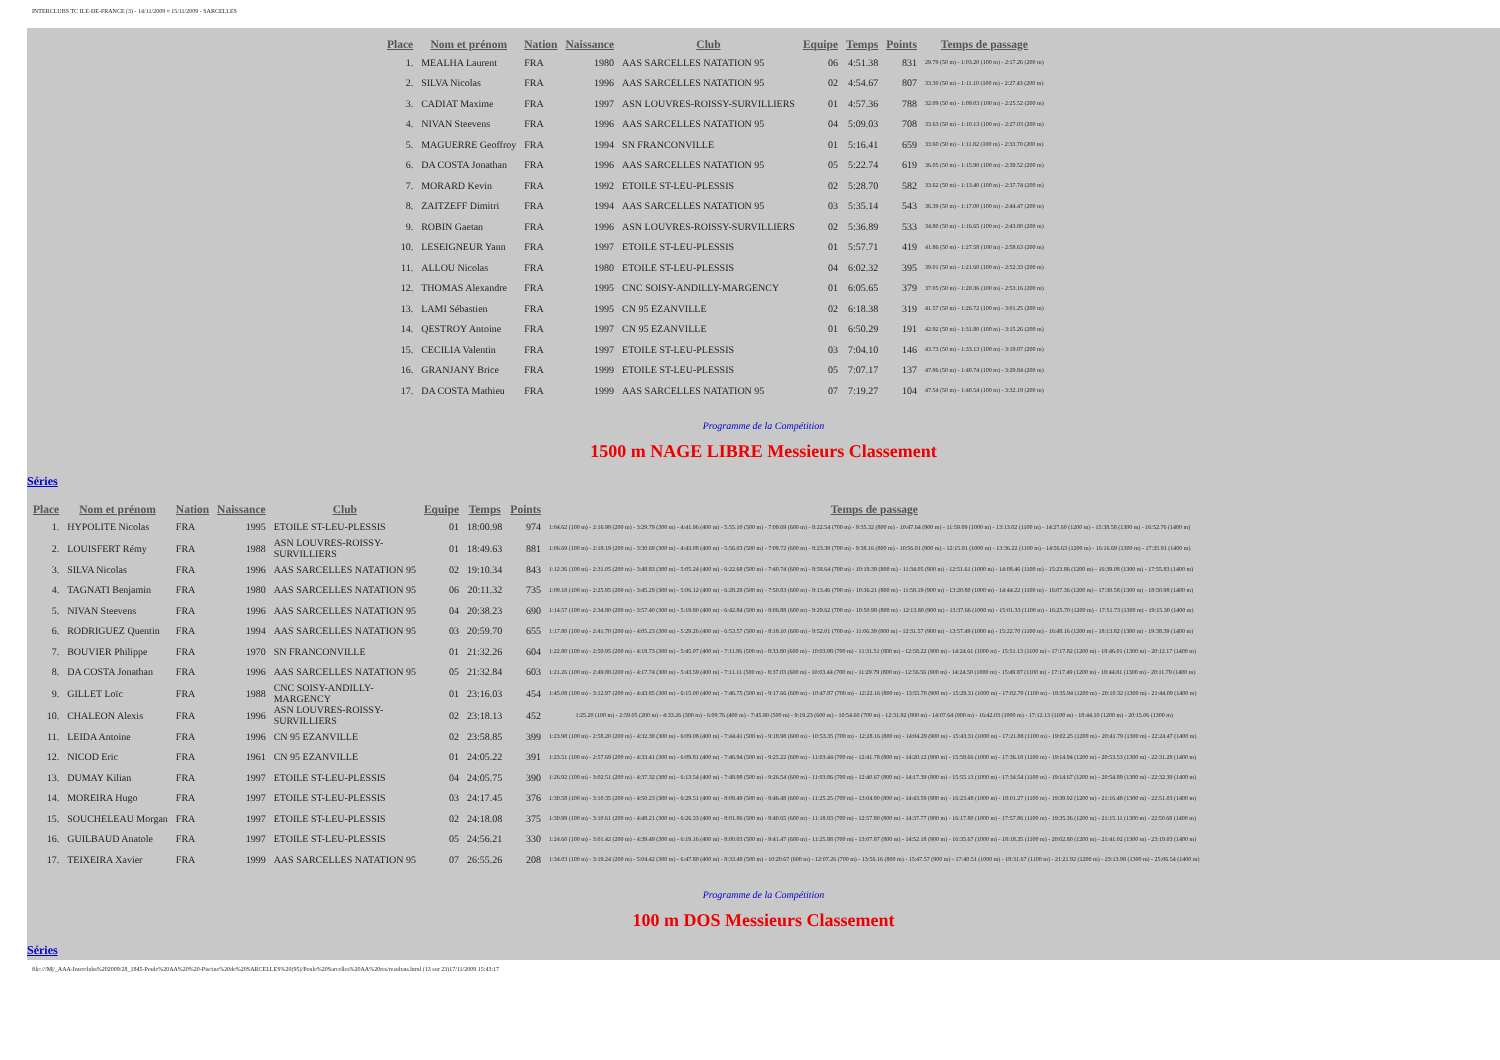INTERCLUBS TC ILE-DE-FRANCE (3) - 14/11/2009 ¤ 15/11/2009 - SARCELLES
| Place | Nom et prénom | Nation | Naissance | Club | Equipe | Temps | Points | Temps de passage |
| --- | --- | --- | --- | --- | --- | --- | --- | --- |
| 1. | MEALHA Laurent | FRA | 1980 | AAS SARCELLES NATATION 95 | 06 | 4:51.38 | 831 | 29.79 (50 m) - 1:03.20 (100 m) - 2:17.26 (200 m) |
| 2. | SILVA Nicolas | FRA | 1996 | AAS SARCELLES NATATION 95 | 02 | 4:54.67 | 807 | 33.30 (50 m) - 1:11.10 (100 m) - 2:27.43 (200 m) |
| 3. | CADIAT Maxime | FRA | 1997 | ASN LOUVRES-ROISSY-SURVILLIERS | 01 | 4:57.36 | 788 | 32.09 (50 m) - 1:09.03 (100 m) - 2:25.52 (200 m) |
| 4. | NIVAN Steevens | FRA | 1996 | AAS SARCELLES NATATION 95 | 04 | 5:09.03 | 708 | 33.63 (50 m) - 1:10.13 (100 m) - 2:27.03 (200 m) |
| 5. | MAGUERRE Geoffroy | FRA | 1994 | SN FRANCONVILLE | 01 | 5:16.41 | 659 | 33.60 (50 m) - 1:11.82 (100 m) - 2:33.70 (200 m) |
| 6. | DA COSTA Jonathan | FRA | 1996 | AAS SARCELLES NATATION 95 | 05 | 5:22.74 | 619 | 36.05 (50 m) - 1:15.90 (100 m) - 2:39.52 (200 m) |
| 7. | MORARD Kevin | FRA | 1992 | ETOILE ST-LEU-PLESSIS | 02 | 5:28.70 | 582 | 33.62 (50 m) - 1:13.40 (100 m) - 2:37.74 (200 m) |
| 8. | ZAITZEFF Dimitri | FRA | 1994 | AAS SARCELLES NATATION 95 | 03 | 5:35.14 | 543 | 36.39 (50 m) - 1:17.00 (100 m) - 2:44.47 (200 m) |
| 9. | ROBIN Gaetan | FRA | 1996 | ASN LOUVRES-ROISSY-SURVILLIERS | 02 | 5:36.89 | 533 | 34.80 (50 m) - 1:16.65 (100 m) - 2:43.80 (200 m) |
| 10. | LESEIGNEUR Yann | FRA | 1997 | ETOILE ST-LEU-PLESSIS | 01 | 5:57.71 | 419 | 41.86 (50 m) - 1:27.58 (100 m) - 2:58.63 (200 m) |
| 11. | ALLOU Nicolas | FRA | 1980 | ETOILE ST-LEU-PLESSIS | 04 | 6:02.32 | 395 | 39.01 (50 m) - 1:21.60 (100 m) - 2:52.33 (200 m) |
| 12. | THOMAS Alexandre | FRA | 1995 | CNC SOISY-ANDILLY-MARGENCY | 01 | 6:05.65 | 379 | 37.05 (50 m) - 1:20.36 (100 m) - 2:53.16 (200 m) |
| 13. | LAMI Sébastien | FRA | 1995 | CN 95 EZANVILLE | 02 | 6:18.38 | 319 | 41.57 (50 m) - 1:26.72 (100 m) - 3:01.25 (200 m) |
| 14. | QESTROY Antoine | FRA | 1997 | CN 95 EZANVILLE | 01 | 6:50.29 | 191 | 42.92 (50 m) - 1:31.80 (100 m) - 3:15.26 (200 m) |
| 15. | CECILIA Valentin | FRA | 1997 | ETOILE ST-LEU-PLESSIS | 03 | 7:04.10 | 146 | 43.73 (50 m) - 1:33.13 (100 m) - 3:19.07 (200 m) |
| 16. | GRANJANY Brice | FRA | 1999 | ETOILE ST-LEU-PLESSIS | 05 | 7:07.17 | 137 | 47.96 (50 m) - 1:40.74 (100 m) - 3:29.84 (200 m) |
| 17. | DA COSTA Mathieu | FRA | 1999 | AAS SARCELLES NATATION 95 | 07 | 7:19.27 | 104 | 47.54 (50 m) - 1:40.54 (100 m) - 3:32.19 (200 m) |
Programme de la Compétition
1500 m NAGE LIBRE Messieurs Classement
Séries
| Place | Nom et prénom | Nation | Naissance | Club | Equipe | Temps | Points | Temps de passage |
| --- | --- | --- | --- | --- | --- | --- | --- | --- |
| 1. | HYPOLITE Nicolas | FRA | 1995 | ETOILE ST-LEU-PLESSIS | 01 | 18:00.98 | 974 | 1:04.62 (100 m) - 2:16.99 (200 m) - 3:29.79 (300 m) - 4:41.96 (400 m) - 5:55.10 (500 m) - 7:09.69 (600 m) - 8:22.54 (700 m) - 9:35.32 (800 m) - 10:47.64 (900 m) - 11:59.09 (1000 m) - 13:13.02 (1100 m) - 14:27.60 (1200 m) - 15:38.58 (1300 m) - 16:52.76 (1400 m) |
| 2. | LOUISFERT Rémy | FRA | 1988 | ASN LOUVRES-ROISSY- SURVILLIERS | 01 | 18:49.63 | 881 | 1:06.69 (100 m) - 2:18.19 (200 m) - 3:30.69 (300 m) - 4:43.08 (400 m) - 5:56.03 (500 m) - 7:09.72 (600 m) - 8:23.39 (700 m) - 9:38.16 (800 m) - 10:56.91 (900 m) - 12:15.91 (1000 m) - 13:36.22 (1100 m) - 14:56.63 (1200 m) - 16:16.69 (1300 m) - 17:35.91 (1400 m) |
| 3. | SILVA Nicolas | FRA | 1996 | AAS SARCELLES NATATION 95 | 02 | 19:10.34 | 843 | 1:12.36 (100 m) - 2:31.05 (200 m) - 3:48.83 (300 m) - 5:05.24 (400 m) - 6:22.68 (500 m) - 7:40.74 (600 m) - 8:58.64 (700 m) - 10:19.39 (800 m) - 11:34.05 (900 m) - 12:51.61 (1000 m) - 14:08.46 (1100 m) - 15:23.86 (1200 m) - 16:39.08 (1300 m) - 17:55.83 (1400 m) |
| 4. | TAGNATI Benjamin | FRA | 1980 | AAS SARCELLES NATATION 95 | 06 | 20:11.32 | 735 | 1:09.18 (100 m) - 2:25.95 (200 m) - 3:45.29 (300 m) - 5:06.12 (400 m) - 6:28.28 (500 m) - 7:50.83 (600 m) - 9:13.46 (700 m) - 10:36.21 (800 m) - 11:58.19 (900 m) - 13:20.80 (1000 m) - 14:44.22 (1100 m) - 16:07.36 (1200 m) - 17:30.58 (1300 m) - 18:50.98 (1400 m) |
| 5. | NIVAN Steevens | FRA | 1996 | AAS SARCELLES NATATION 95 | 04 | 20:38.23 | 690 | 1:14.57 (100 m) - 2:34.80 (200 m) - 3:57.40 (300 m) - 5:19.80 (400 m) - 6:42.84 (500 m) - 8:06.88 (600 m) - 9:29.62 (700 m) - 10:50.98 (800 m) - 12:13.80 (900 m) - 13:37.66 (1000 m) - 15:01.33 (1100 m) - 16:25.70 (1200 m) - 17:51.73 (1300 m) - 19:15.30 (1400 m) |
| 6. | RODRIGUEZ Quentin | FRA | 1994 | AAS SARCELLES NATATION 95 | 03 | 20:59.70 | 655 | 1:17.80 (100 m) - 2:41.70 (200 m) - 4:05.23 (300 m) - 5:29.26 (400 m) - 6:53.57 (500 m) - 8:18.10 (600 m) - 9:52.01 (700 m) - 11:06.39 (800 m) - 12:31.57 (900 m) - 13:57.49 (1000 m) - 15:22.70 (1100 m) - 16:48.16 (1200 m) - 18:13.82 (1300 m) - 19:38.39 (1400 m) |
| 7. | BOUVIER Philippe | FRA | 1970 | SN FRANCONVILLE | 01 | 21:32.26 | 604 | 1:22.80 (100 m) - 2:50.95 (200 m) - 4:18.73 (300 m) - 5:45.07 (400 m) - 7:11.86 (500 m) - 8:33.80 (600 m) - 10:03.98 (700 m) - 11:31.51 (800 m) - 12:58.22 (900 m) - 14:24.61 (1000 m) - 15:51.13 (1100 m) - 17:17.82 (1200 m) - 18:46.01 (1300 m) - 20:12.17 (1400 m) |
| 8. | DA COSTA Jonathan | FRA | 1996 | AAS SARCELLES NATATION 95 | 05 | 21:32.84 | 603 | 1:21.26 (100 m) - 2:49.88 (200 m) - 4:17.74 (300 m) - 5:43.59 (400 m) - 7:11.11 (500 m) - 8:37.03 (600 m) - 10:03.44 (700 m) - 11:29.79 (800 m) - 12:56.56 (900 m) - 14:24.50 (1000 m) - 15:49.87 (1100 m) - 17:17.49 (1200 m) - 18:44.81 (1300 m) - 20:11.79 (1400 m) |
| 9. | GILLET Loïc | FRA | 1988 | CNC SOISY-ANDILLY- MARGENCY | 01 | 23:16.03 | 454 | 1:45.08 (100 m) - 3:12.97 (200 m) - 4:43.85 (300 m) - 6:15.00 (400 m) - 7:46.75 (500 m) - 9:17.66 (600 m) - 10:47.87 (700 m) - 12:22.16 (800 m) - 13:55.70 (900 m) - 15:29.31 (1000 m) - 17:02.70 (1100 m) - 18:35.94 (1200 m) - 20:10.32 (1300 m) - 21:44.09 (1400 m) |
| 10. | CHALEON Alexis | FRA | 1996 | ASN LOUVRES-ROISSY- SURVILLIERS | 02 | 23:18.13 | 452 | 1:25.20 (100 m) - 2:59.05 (200 m) - 4:33.26 (300 m) - 6:09.76 (400 m) - 7:45.80 (500 m) - 9:19.23 (600 m) - 10:54.60 (700 m) - 12:31.92 (800 m) - 14:07.64 (900 m) - 16:42.03 (1000 m) - 17:12.13 (1100 m) - 18:44.10 (1200 m) - 20:15.06 (1300 m) |
| 11. | LEIDA Antoine | FRA | 1996 | CN 95 EZANVILLE | 02 | 23:58.85 | 399 | 1:23.98 (100 m) - 2:58.20 (200 m) - 4:32.38 (300 m) - 6:09.08 (400 m) - 7:44.41 (500 m) - 9:18.98 (600 m) - 10:53.35 (700 m) - 12:28.16 (800 m) - 14:04.29 (900 m) - 15:43.31 (1000 m) - 17:21.88 (1100 m) - 19:02.25 (1200 m) - 20:41.79 (1300 m) - 22:24.47 (1400 m) |
| 12. | NICOD Eric | FRA | 1961 | CN 95 EZANVILLE | 01 | 24:05.22 | 391 | 1:23.51 (100 m) - 2:57.69 (200 m) - 4:33.41 (300 m) - 6:09.81 (400 m) - 7:46.94 (500 m) - 9:25.22 (600 m) - 11:03.44 (700 m) - 12:41.78 (800 m) - 14:20.12 (900 m) - 15:58.66 (1000 m) - 17:36.18 (1100 m) - 19:14.94 (1200 m) - 20:53.53 (1300 m) - 22:31.28 (1400 m) |
| 13. | DUMAY Kilian | FRA | 1997 | ETOILE ST-LEU-PLESSIS | 04 | 24:05.75 | 390 | 1:26.92 (100 m) - 3:02.51 (200 m) - 4:37.32 (300 m) - 6:13.54 (400 m) - 7:48.98 (500 m) - 9:26.54 (600 m) - 11:03.86 (700 m) - 12:40.67 (800 m) - 14:17.39 (900 m) - 15:55.13 (1000 m) - 17:34.54 (1100 m) - 19:14.67 (1200 m) - 20:54.89 (1300 m) - 22:32.39 (1400 m) |
| 14. | MOREIRA Hugo | FRA | 1997 | ETOILE ST-LEU-PLESSIS | 03 | 24:17.45 | 376 | 1:30.58 (100 m) - 3:10.35 (200 m) - 4:50.23 (300 m) - 6:29.51 (400 m) - 8:08.49 (500 m) - 9:46.48 (600 m) - 11:25.25 (700 m) - 13:04.90 (800 m) - 14:43.59 (900 m) - 16:23.48 (1000 m) - 18:01.27 (1100 m) - 19:39.92 (1200 m) - 21:16.48 (1300 m) - 22:51.03 (1400 m) |
| 15. | SOUCHELEAU Morgan | FRA | 1997 | ETOILE ST-LEU-PLESSIS | 02 | 24:18.08 | 375 | 1:30.99 (100 m) - 3:10.61 (200 m) - 4:48.21 (300 m) - 6:26.33 (400 m) - 8:01.86 (500 m) - 9:40.65 (600 m) - 11:18.93 (700 m) - 12:57.80 (800 m) - 14:37.77 (900 m) - 16:17.80 (1000 m) - 17:57.86 (1100 m) - 19:35.36 (1200 m) - 21:15.11 (1300 m) - 22:50.68 (1400 m) |
| 16. | GUILBAUD Anatole | FRA | 1997 | ETOILE ST-LEU-PLESSIS | 05 | 24:56.21 | 330 | 1:24.60 (100 m) - 3:01.42 (200 m) - 4:39.49 (300 m) - 6:19.16 (400 m) - 8:00.03 (500 m) - 9:41.47 (600 m) - 11:25.88 (700 m) - 13:07.97 (800 m) - 14:52.18 (900 m) - 16:35.67 (1000 m) - 18:18.35 (1100 m) - 20:02.80 (1200 m) - 21:41.02 (1300 m) - 23:19.03 (1400 m) |
| 17. | TEIXEIRA Xavier | FRA | 1999 | AAS SARCELLES NATATION 95 | 07 | 26:55.26 | 208 | 1:34.03 (100 m) - 3:19.24 (200 m) - 5:04.42 (300 m) - 6:47.80 (400 m) - 8:33.48 (500 m) - 10:20.67 (600 m) - 12:07.26 (700 m) - 13:56.16 (800 m) - 15:47.57 (900 m) - 17:40.51 (1000 m) - 19:31.67 (1100 m) - 21:21.92 (1200 m) - 23:13.98 (1300 m) - 25:06.54 (1400 m) |
Programme de la Compétition
100 m DOS Messieurs Classement
Séries
file:///M|/_AAA-Interclubs%202009/28_1845-Poule%20AA%20%20-Piscine%20de%20SARCELLES%20(95)/Poule%20Sarcelles%20AA%20res/resultats.html (13 sur 23)17/11/2009 15:43:17